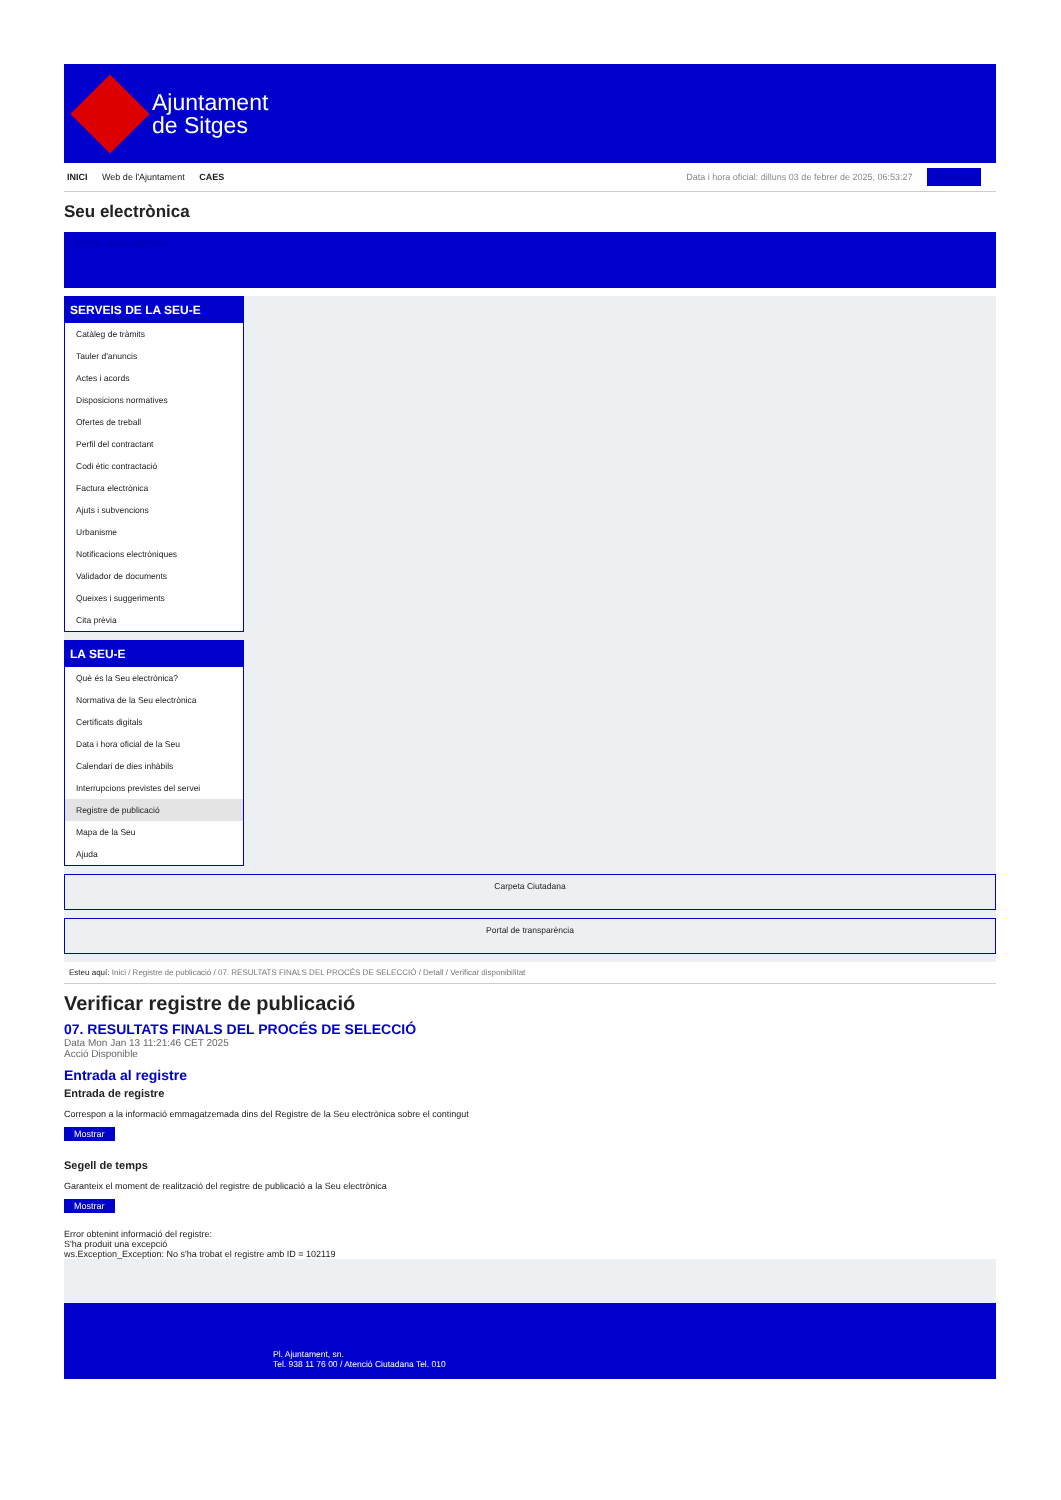Ajuntament
de Sitges
INICI Web de l'Ajuntament CAES
Data i hora oficial: dilluns 03 de febrer de 2025, 06:53:27 Directoris
Seu electrònica
Obtenir còpia autèntica
SERVEIS DE LA SEU-E
Catàleg de tràmits
Tauler d'anuncis
Actes i acords
Disposicions normatives
Ofertes de treball
Perfil del contractant
Codi ètic contractació
Factura electrònica
Ajuts i subvencions
Urbanisme
Notificacions electròniques
Validador de documents
Queixes i suggeriments
Cita prèvia
LA SEU-E
Què és la Seu electrònica?
Normativa de la Seu electrònica
Certificats digitals
Data i hora oficial de la Seu
Calendari de dies inhàbils
Interrupcions previstes del servei
Registre de publicació
Mapa de la Seu
Ajuda
Carpeta Ciutadana
Portal de transparència
Esteu aquí: Inici / Registre de publicació / 07. RESULTATS FINALS DEL PROCÉS DE SELECCIÓ / Detall / Verificar disponibilitat
Verificar registre de publicació
07. RESULTATS FINALS DEL PROCÉS DE SELECCIÓ
Data Mon Jan 13 11:21:46 CET 2025
Acció Disponible
Entrada al registre
Entrada de registre
Correspon a la informació emmagatzemada dins del Registre de la Seu electrònica sobre el contingut
Mostrar
Segell de temps
Garanteix el moment de realització del registre de publicació a la Seu electrònica
Mostrar
Error obtenint informació del registre:
S'ha produit una excepció
ws.Exception_Exception: No s'ha trobat el registre amb ID = 102119
Pl. Ajuntament, sn.
Tel. 938 11 76 00 / Atenció Ciutadana Tel. 010